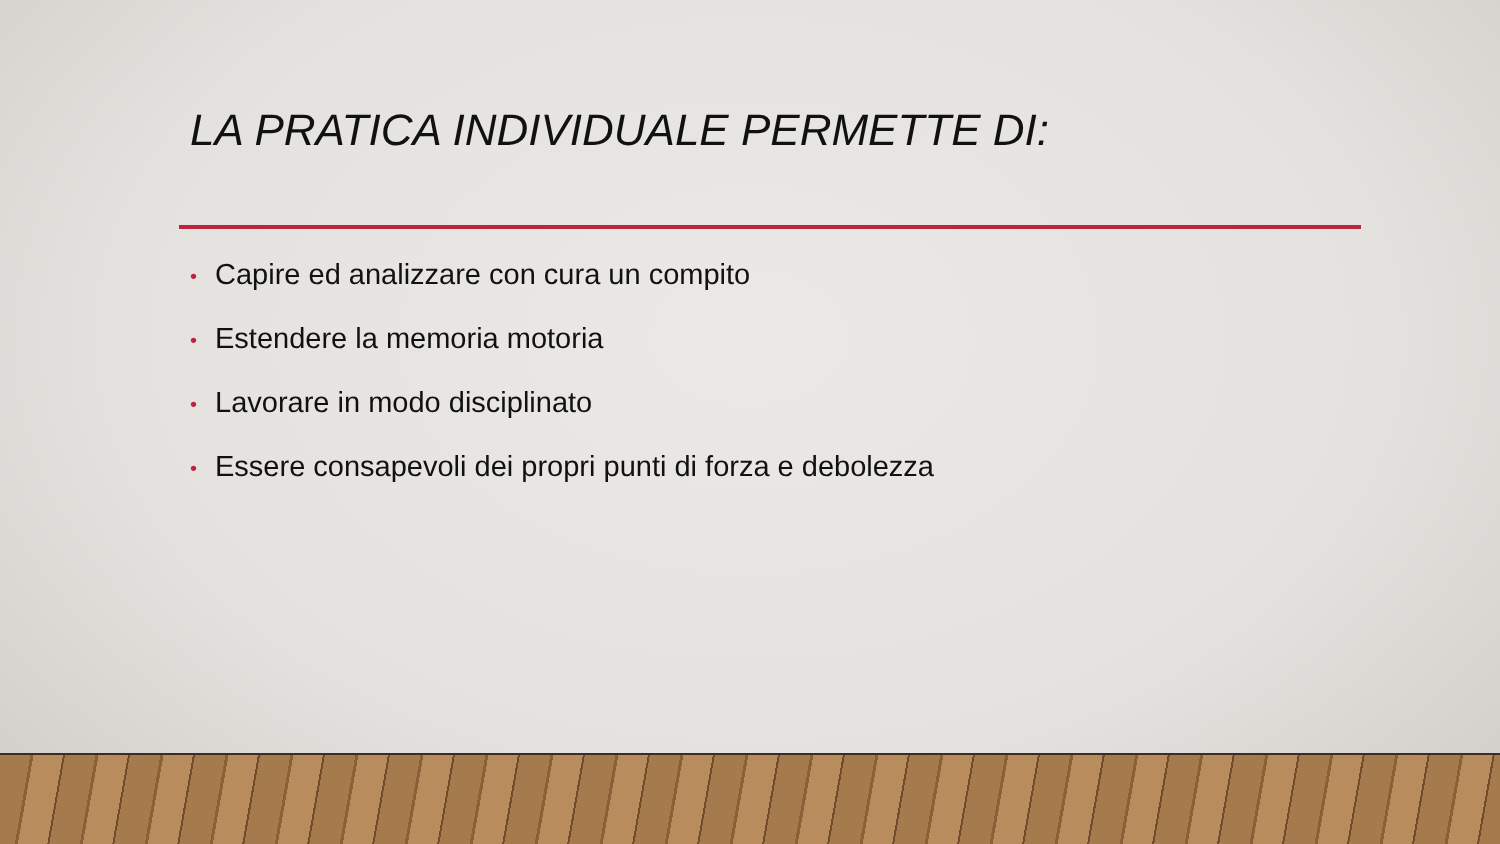LA PRATICA INDIVIDUALE PERMETTE DI:
• Capire ed analizzare con cura un compito
• Estendere la memoria motoria
• Lavorare in modo disciplinato
• Essere consapevoli dei propri punti di forza e debolezza